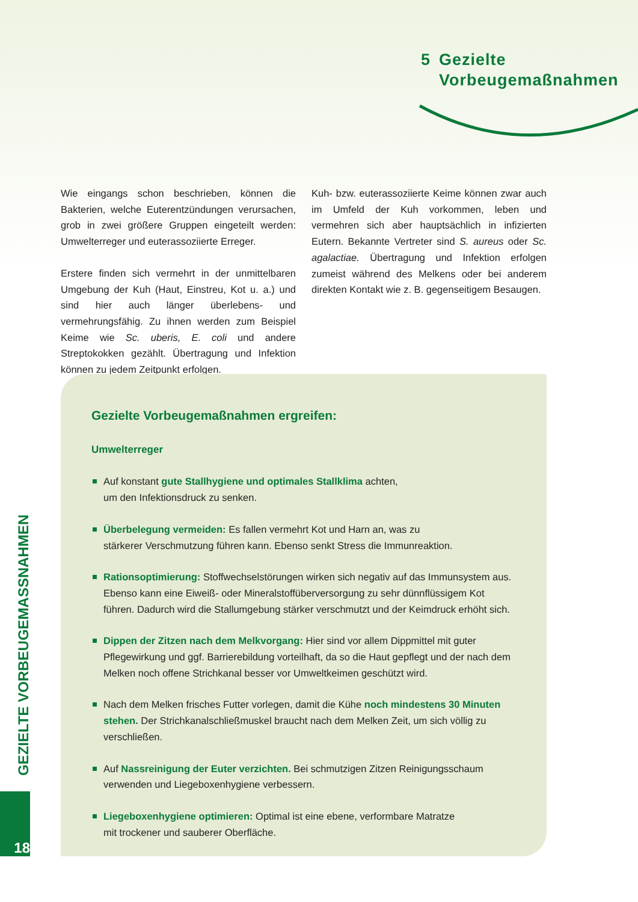5 Gezielte
Vorbeugemaßnahmen
Wie eingangs schon beschrieben, können die Bakterien, welche Euterentzündungen verursachen, grob in zwei größere Gruppen eingeteilt werden: Umwelterreger und euterassoziierte Erreger.
Erstere finden sich vermehrt in der unmittelbaren Umgebung der Kuh (Haut, Einstreu, Kot u. a.) und sind hier auch länger überlebens- und vermehrungsfähig. Zu ihnen werden zum Beispiel Keime wie Sc. uberis, E. coli und andere Streptokokken gezählt. Übertragung und Infektion können zu jedem Zeitpunkt erfolgen.
Kuh- bzw. euterassoziierte Keime können zwar auch im Umfeld der Kuh vorkommen, leben und vermehren sich aber hauptsächlich in infizierten Eutern. Bekannte Vertreter sind S. aureus oder Sc. agalactiae. Übertragung und Infektion erfolgen zumeist während des Melkens oder bei anderem direkten Kontakt wie z. B. gegenseitigem Besaugen.
Gezielte Vorbeugemaßnahmen ergreifen:
Umwelterreger
Auf konstant gute Stallhygiene und optimales Stallklima achten,
um den Infektionsdruck zu senken.
Überbelegung vermeiden: Es fallen vermehrt Kot und Harn an, was zu
stärkerer Verschmutzung führen kann. Ebenso senkt Stress die Immunreaktion.
Rationsoptimierung: Stoffwechselstörungen wirken sich negativ auf das Immunsystem aus. Ebenso kann eine Eiweiß- oder Mineralstoffüberversorgung zu sehr dünnflüssigem Kot führen. Dadurch wird die Stallumgebung stärker verschmutzt und der Keimdruck erhöht sich.
Dippen der Zitzen nach dem Melkvorgang: Hier sind vor allem Dippmittel mit guter Pflegewirkung und ggf. Barrierebildung vorteilhaft, da so die Haut gepflegt und der nach dem Melken noch offene Strichkanal besser vor Umweltkeimen geschützt wird.
Nach dem Melken frisches Futter vorlegen, damit die Kühe noch mindestens 30 Minuten stehen. Der Strichkanalschließmuskel braucht nach dem Melken Zeit, um sich völlig zu verschließen.
Auf Nassreinigung der Euter verzichten. Bei schmutzigen Zitzen Reinigungsschaum
verwenden und Liegeboxenhygiene verbessern.
Liegeboxenhygiene optimieren: Optimal ist eine ebene, verformbare Matratze
mit trockener und sauberer Oberfläche.
GEZIELTE VORBEUGEMASSNAHMEN
18